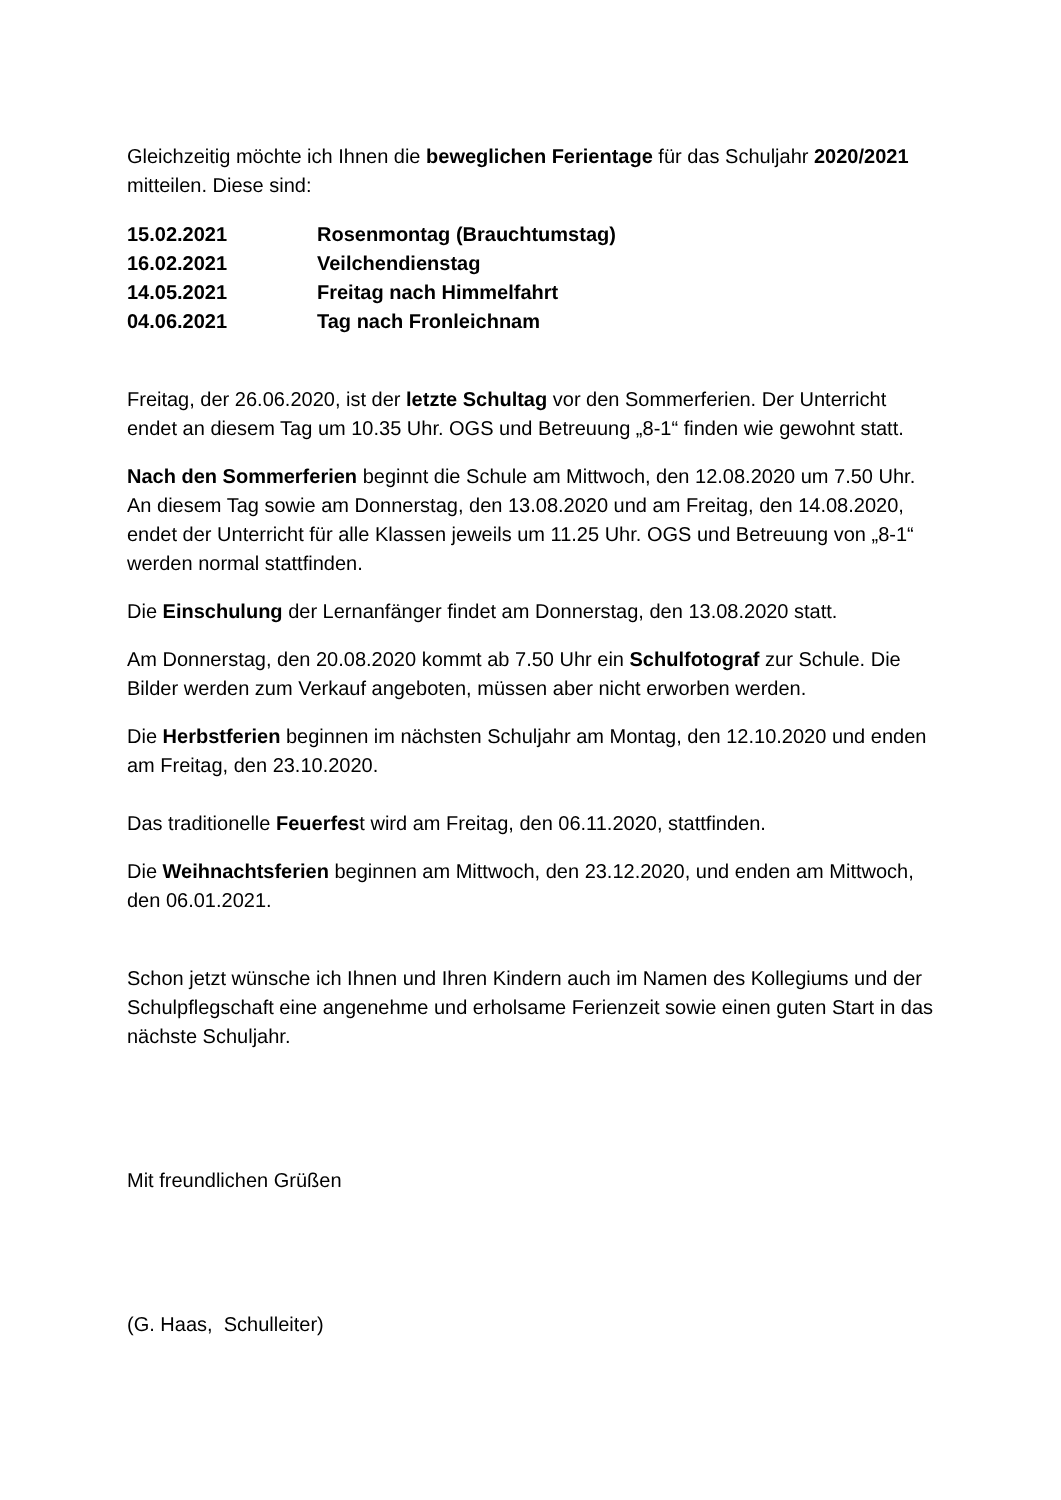Gleichzeitig möchte ich Ihnen die beweglichen Ferientage für das Schuljahr 2020/2021 mitteilen. Diese sind:
| 15.02.2021 | Rosenmontag (Brauchtumstag) |
| 16.02.2021 | Veilchendienstag |
| 14.05.2021 | Freitag nach Himmelfahrt |
| 04.06.2021 | Tag nach Fronleichnam |
Freitag, der 26.06.2020, ist der letzte Schultag vor den Sommerferien. Der Unterricht endet an diesem Tag um 10.35 Uhr. OGS und Betreuung „8-1“ finden wie gewohnt statt.
Nach den Sommerferien beginnt die Schule am Mittwoch, den 12.08.2020 um 7.50 Uhr. An diesem Tag sowie am Donnerstag, den 13.08.2020 und am Freitag, den 14.08.2020, endet der Unterricht für alle Klassen jeweils um 11.25 Uhr. OGS und Betreuung von „8-1“ werden normal stattfinden.
Die Einschulung der Lernanfänger findet am Donnerstag, den 13.08.2020 statt.
Am Donnerstag, den 20.08.2020 kommt ab 7.50 Uhr ein Schulfotograf zur Schule. Die Bilder werden zum Verkauf angeboten, müssen aber nicht erworben werden.
Die Herbstferien beginnen im nächsten Schuljahr am Montag, den 12.10.2020 und enden am Freitag, den 23.10.2020.
Das traditionelle Feuerfest wird am Freitag, den 06.11.2020, stattfinden.
Die Weihnachtsferien beginnen am Mittwoch, den 23.12.2020, und enden am Mittwoch, den 06.01.2021.
Schon jetzt wünsche ich Ihnen und Ihren Kindern auch im Namen des Kollegiums und der Schulpflegschaft eine angenehme und erholsame Ferienzeit sowie einen guten Start in das nächste Schuljahr.
Mit freundlichen Grüßen
(G. Haas, Schulleiter)